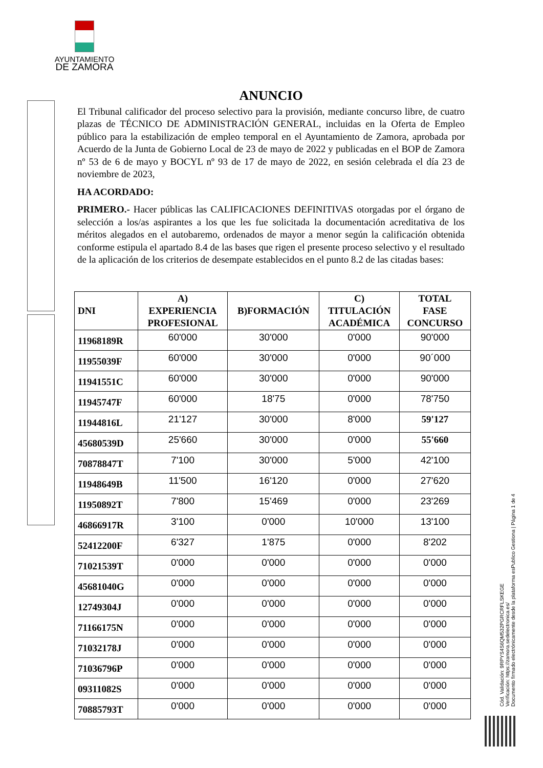AYUNTAMIENTO
DE ZAMORA
ANUNCIO
El Tribunal calificador del proceso selectivo para la provisión, mediante concurso libre, de cuatro plazas de TÉCNICO DE ADMINISTRACIÓN GENERAL, incluidas en la Oferta de Empleo público para la estabilización de empleo temporal en el Ayuntamiento de Zamora, aprobada por Acuerdo de la Junta de Gobierno Local de 23 de mayo de 2022 y publicadas en el BOP de Zamora nº 53 de 6 de mayo y BOCYL nº 93 de 17 de mayo de 2022, en sesión celebrada el día 23 de noviembre de 2023,
HA ACORDADO:
PRIMERO.- Hacer públicas las CALIFICACIONES DEFINITIVAS otorgadas por el órgano de selección a los/as aspirantes a los que les fue solicitada la documentación acreditativa de los méritos alegados en el autobaremo, ordenados de mayor a menor según la calificación obtenida conforme estipula el apartado 8.4 de las bases que rigen el presente proceso selectivo y el resultado de la aplicación de los criterios de desempate establecidos en el punto 8.2 de las citadas bases:
| DNI | A) EXPERIENCIA PROFESIONAL | B)FORMACIÓN | C) TITULACIÓN ACADÉMICA | TOTAL FASE CONCURSO |
| --- | --- | --- | --- | --- |
| 11968189R | 60'000 | 30'000 | 0'000 | 90'000 |
| 11955039F | 60'000 | 30'000 | 0'000 | 90´000 |
| 11941551C | 60'000 | 30'000 | 0'000 | 90'000 |
| 11945747F | 60'000 | 18'75 | 0'000 | 78'750 |
| 11944816L | 21'127 | 30'000 | 8'000 | 59'127 |
| 45680539D | 25'660 | 30'000 | 0'000 | 55'660 |
| 70878847T | 7'100 | 30'000 | 5'000 | 42'100 |
| 11948649B | 11'500 | 16'120 | 0'000 | 27'620 |
| 11950892T | 7'800 | 15'469 | 0'000 | 23'269 |
| 46866917R | 3'100 | 0'000 | 10'000 | 13'100 |
| 52412200F | 6'327 | 1'875 | 0'000 | 8'202 |
| 71021539T | 0'000 | 0'000 | 0'000 | 0'000 |
| 45681040G | 0'000 | 0'000 | 0'000 | 0'000 |
| 12749304J | 0'000 | 0'000 | 0'000 | 0'000 |
| 71166175N | 0'000 | 0'000 | 0'000 | 0'000 |
| 71032178J | 0'000 | 0'000 | 0'000 | 0'000 |
| 71036796P | 0'000 | 0'000 | 0'000 | 0'000 |
| 09311082S | 0'000 | 0'000 | 0'000 | 0'000 |
| 70885793T | 0'000 | 0'000 | 0'000 | 0'000 |
Cód. Validación: 9RPYS4S6QM532PGRCRFLSKEGE
Verificación: https://zamora.sedelectronica.es/
Documento firmado electrónicamente desde la plataforma esPublico Gestiona | Página 1 de 4